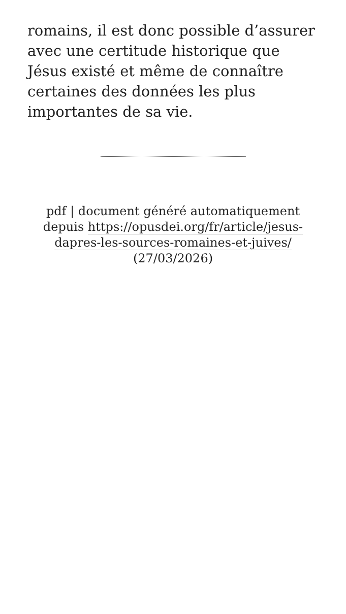romains, il est donc possible d’assurer avec une certitude historique que Jésus existé et même de connaître certaines des données les plus importantes de sa vie.
pdf | document généré automatiquement depuis https://opusdei.org/fr/article/jesus-dapres-les-sources-romaines-et-juives/ (27/03/2026)